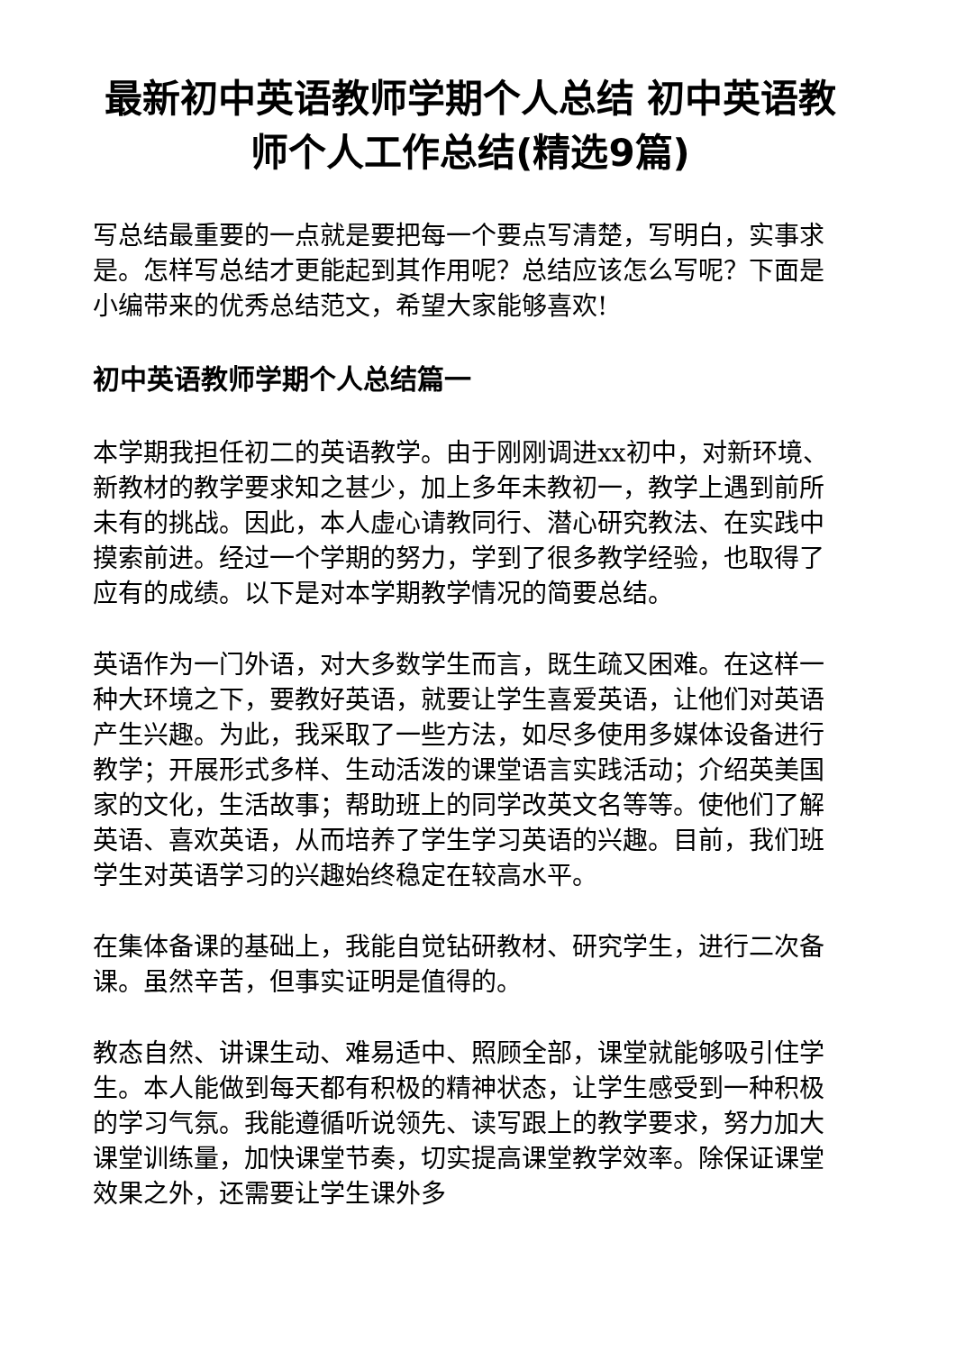最新初中英语教师学期个人总结 初中英语教师个人工作总结(精选9篇)
写总结最重要的一点就是要把每一个要点写清楚，写明白，实事求是。怎样写总结才更能起到其作用呢？总结应该怎么写呢？下面是小编带来的优秀总结范文，希望大家能够喜欢!
初中英语教师学期个人总结篇一
本学期我担任初二的英语教学。由于刚刚调进xx初中，对新环境、新教材的教学要求知之甚少，加上多年未教初一，教学上遇到前所未有的挑战。因此，本人虚心请教同行、潜心研究教法、在实践中摸索前进。经过一个学期的努力，学到了很多教学经验，也取得了应有的成绩。以下是对本学期教学情况的简要总结。
英语作为一门外语，对大多数学生而言，既生疏又困难。在这样一种大环境之下，要教好英语，就要让学生喜爱英语，让他们对英语产生兴趣。为此，我采取了一些方法，如尽多使用多媒体设备进行教学；开展形式多样、生动活泼的课堂语言实践活动；介绍英美国家的文化，生活故事；帮助班上的同学改英文名等等。使他们了解英语、喜欢英语，从而培养了学生学习英语的兴趣。目前，我们班学生对英语学习的兴趣始终稳定在较高水平。
在集体备课的基础上，我能自觉钻研教材、研究学生，进行二次备课。虽然辛苦，但事实证明是值得的。
教态自然、讲课生动、难易适中、照顾全部，课堂就能够吸引住学生。本人能做到每天都有积极的精神状态，让学生感受到一种积极的学习气氛。我能遵循听说领先、读写跟上的教学要求，努力加大课堂训练量，加快课堂节奏，切实提高课堂教学效率。除保证课堂效果之外，还需要让学生课外多